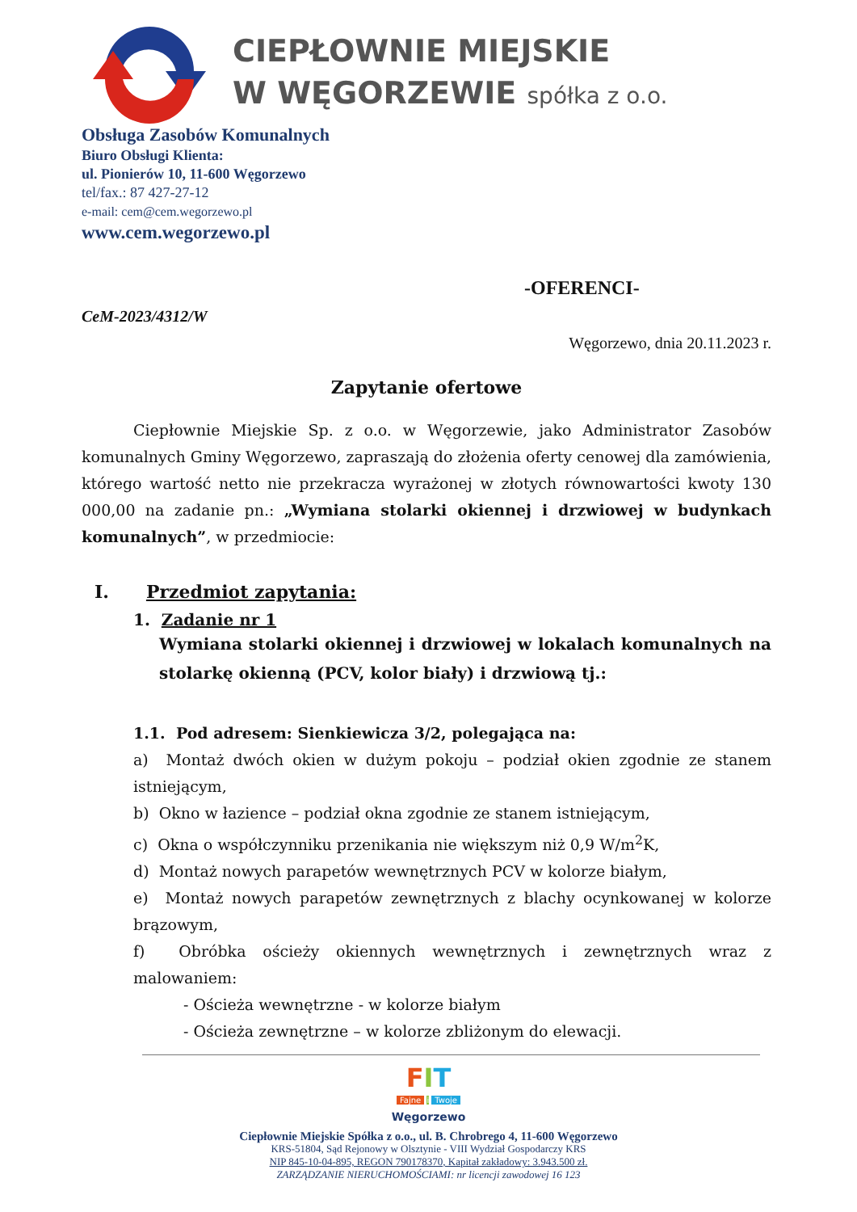CIEPŁOWNIE MIEJSKIE
W WĘGORZEWIE spółka z o.o.
Obsługa Zasobów Komunalnych
Biuro Obsługi Klienta:
ul. Pionierów 10, 11-600 Węgorzewo
tel/fax.: 87 427-27-12
e-mail: cem@cem.wegorzewo.pl
www.cem.wegorzewo.pl
-OFERENCI-
CeM-2023/4312/W
Węgorzewo, dnia 20.11.2023 r.
Zapytanie ofertowe
Ciepłownie Miejskie Sp. z o.o. w Węgorzewie, jako Administrator Zasobów komunalnych Gminy Węgorzewo, zapraszają do złożenia oferty cenowej dla zamówienia, którego wartość netto nie przekracza wyrażonej w złotych równowartości kwoty 130 000,00 na zadanie pn.: „Wymiana stolarki okiennej i drzwiowej w budynkach komunalnych”, w przedmiocie:
I. Przedmiot zapytania:
1. Zadanie nr 1
Wymiana stolarki okiennej i drzwiowej w lokalach komunalnych na stolarkę okienną (PCV, kolor biały) i drzwiową tj.:
1.1. Pod adresem: Sienkiewicza 3/2, polegająca na:
a) Montaż dwóch okien w dużym pokoju – podział okien zgodnie ze stanem istniejącym,
b) Okno w łazience – podział okna zgodnie ze stanem istniejącym,
c) Okna o współczynniku przenikania nie większym niż 0,9 W/m<sup>2</sup>K,
d) Montaż nowych parapetów wewnętrznych PCV w kolorze białym,
e) Montaż nowych parapetów zewnętrznych z blachy ocynkowanej w kolorze brązowym,
f) Obróbka ościeży okiennych wewnętrznych i zewnętrznych wraz z malowaniem:
- Ościeża wewnętrzne - w kolorze białym
- Ościeża zewnętrzne – w kolorze zbliżonym do elewacji.
FIT
Fajne i Twoje
Węgorzewo
Ciepłownie Miejskie Spółka z o.o., ul. B. Chrobrego 4, 11-600 Węgorzewo
KRS-51804, Sąd Rejonowy w Olsztynie - VIII Wydział Gospodarczy KRS
NIP 845-10-04-895, REGON 790178370, Kapitał zakładowy: 3.943.500 zł.
ZARZĄDZANIE NIERUCHOMOŚCIAMI: nr licencji zawodowej 16 123